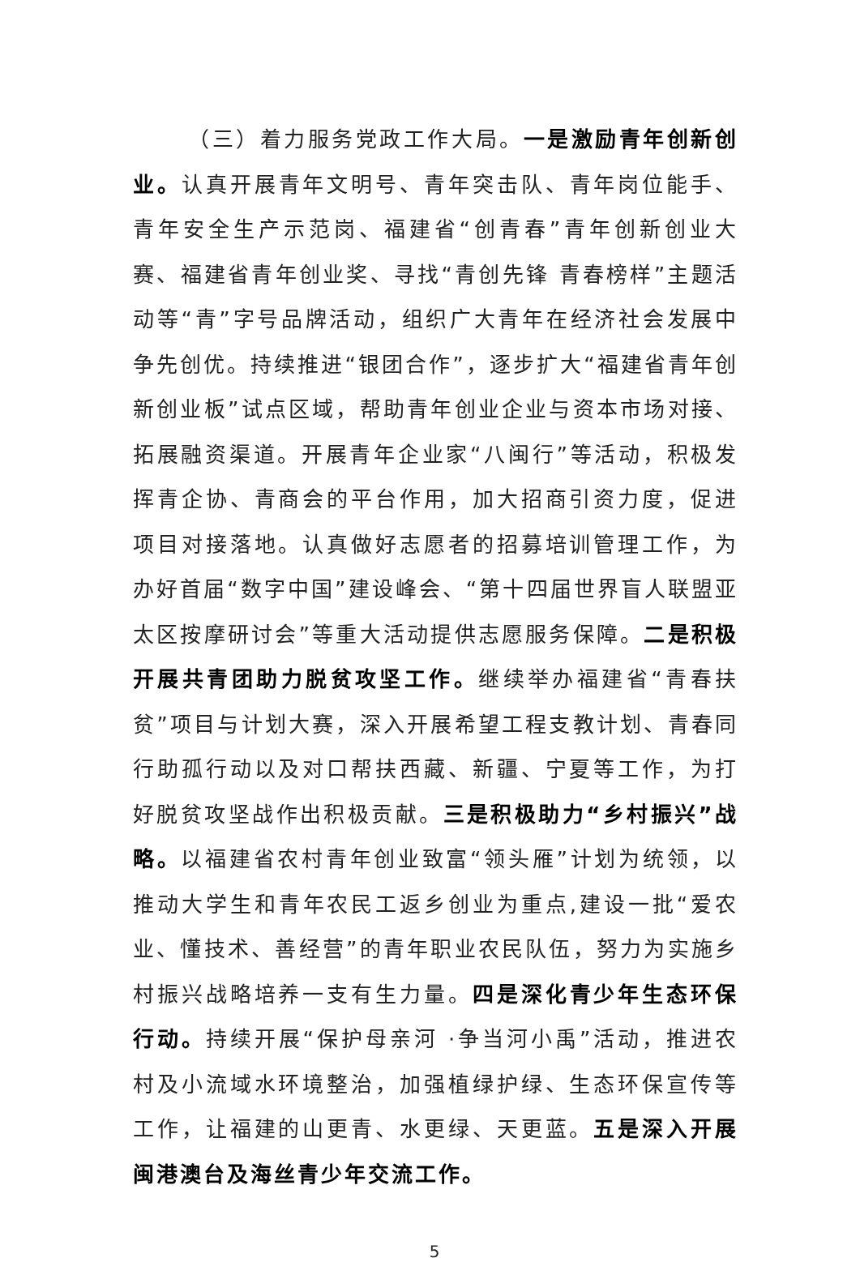（三）着力服务党政工作大局。一是激励青年创新创业。认真开展青年文明号、青年突击队、青年岗位能手、青年安全生产示范岗、福建省“创青春”青年创新创业大赛、福建省青年创业奖、寻找“青创先锋 青春榜样”主题活动等“青”字号品牌活动，组织广大青年在经济社会发展中争先创优。持续推进“银团合作”，逐步扩大“福建省青年创新创业板”试点区域，帮助青年创业企业与资本市场对接、拓展融资渠道。开展青年企业家“八闽行”等活动，积极发挥青企协、青商会的平台作用，加大招商引资力度，促进项目对接落地。认真做好志愿者的招募培训管理工作，为办好首届“数字中国”建设峰会、“第十四届世界盲人联盟亚太区按摩研讨会”等重大活动提供志愿服务保障。二是积极开展共青团助力脱贫攻坚工作。继续举办福建省“青春扶贫”项目与计划大赛，深入开展希望工程支教计划、青春同行助孤行动以及对口帮扶西藏、新疆、宁夏等工作，为打好脱贫攻坚战作出积极贡献。三是积极助力“乡村振兴”战略。以福建省农村青年创业致富“领头雁”计划为统领，以推动大学生和青年农民工返乡创业为重点,建设一批“爱农业、懂技术、善经营”的青年职业农民队伍，努力为实施乡村振兴战略培养一支有生力量。四是深化青少年生态环保行动。持续开展“保护母亲河 ·争当河小禹”活动，推进农村及小流域水环境整治，加强植绿护绿、生态环保宣传等工作，让福建的山更青、水更绿、天更蓝。五是深入开展闽港澳台及海丝青少年交流工作。
5